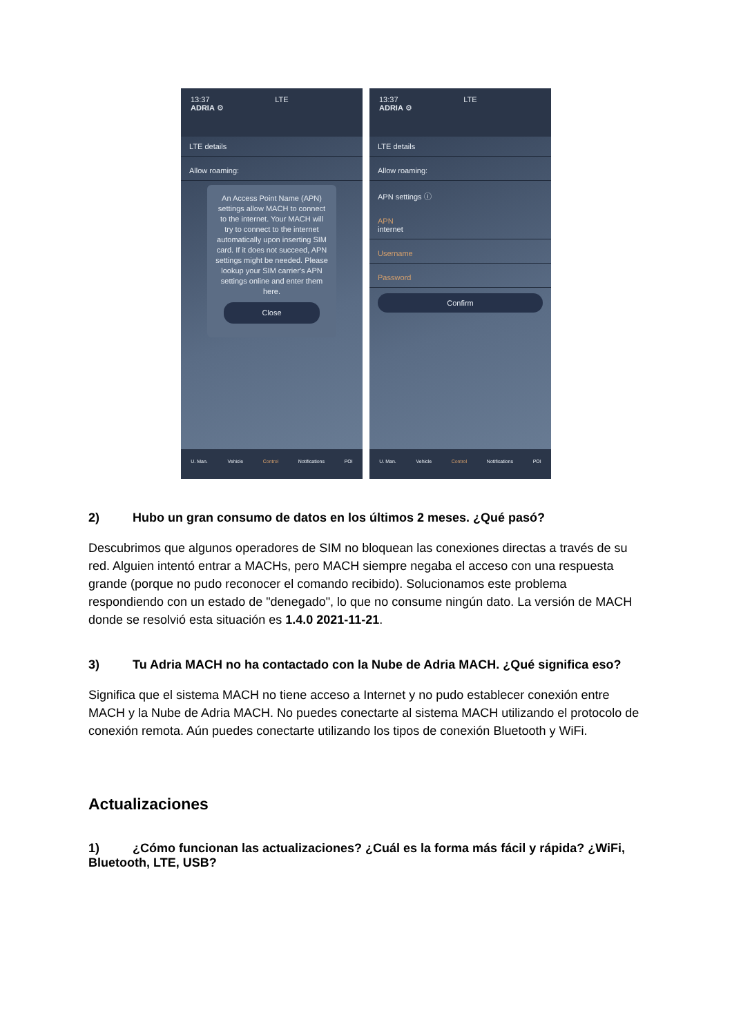13:37 LTE
ADRIA ⚙
LTE details
Allow roaming:
An Access Point Name (APN) settings allow MACH to connect to the internet. Your MACH will try to connect to the internet automatically upon inserting SIM card. If it does not succeed, APN settings might be needed. Please lookup your SIM carrier's APN settings online and enter them here.
Close
U. Man. Vehicle Control Notifications POI
13:37 LTE
ADRIA ⚙
LTE details
Allow roaming:
APN settings ⓘ
APN
internet
Username
Password
Confirm
U. Man. Vehicle Control Notifications POI
2) Hubo un gran consumo de datos en los últimos 2 meses. ¿Qué pasó?
Descubrimos que algunos operadores de SIM no bloquean las conexiones directas a través de su red. Alguien intentó entrar a MACHs, pero MACH siempre negaba el acceso con una respuesta grande (porque no pudo reconocer el comando recibido). Solucionamos este problema respondiendo con un estado de "denegado", lo que no consume ningún dato. La versión de MACH donde se resolvió esta situación es 1.4.0 2021-11-21.
3) Tu Adria MACH no ha contactado con la Nube de Adria MACH. ¿Qué significa eso?
Significa que el sistema MACH no tiene acceso a Internet y no pudo establecer conexión entre MACH y la Nube de Adria MACH. No puedes conectarte al sistema MACH utilizando el protocolo de conexión remota. Aún puedes conectarte utilizando los tipos de conexión Bluetooth y WiFi.
Actualizaciones
1) ¿Cómo funcionan las actualizaciones? ¿Cuál es la forma más fácil y rápida? ¿WiFi, Bluetooth, LTE, USB?